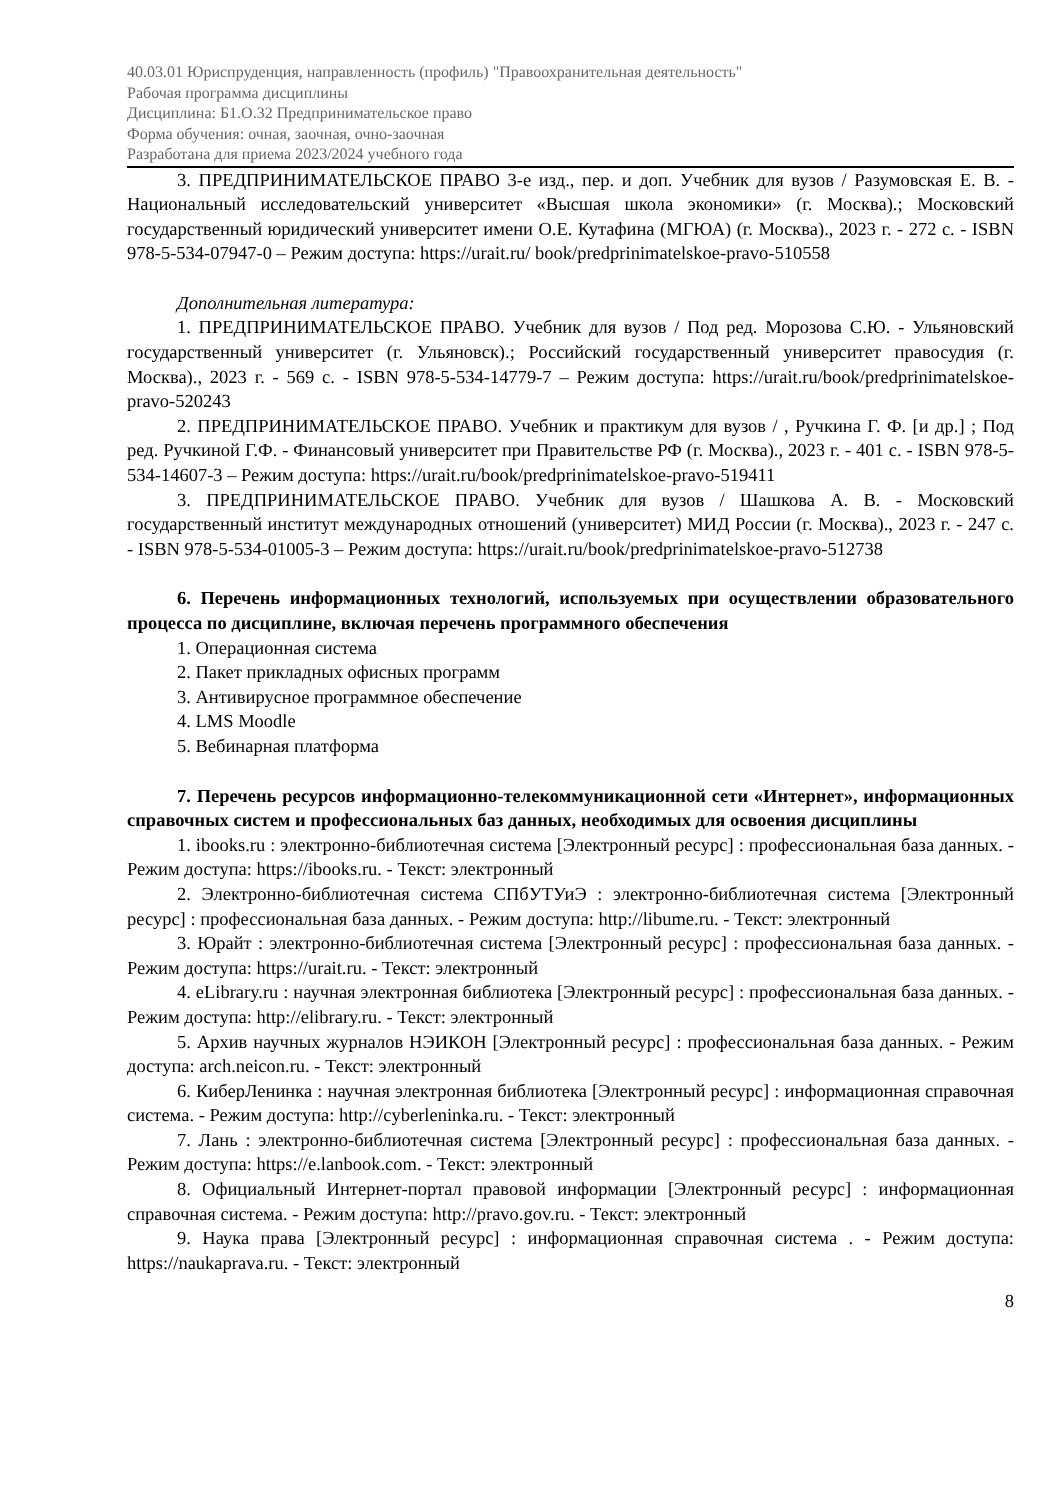40.03.01 Юриспруденция, направленность (профиль) "Правоохранительная деятельность"
Рабочая программа дисциплины
Дисциплина: Б1.О.32 Предпринимательское право
Форма обучения: очная, заочная, очно-заочная
Разработана для приема 2023/2024 учебного года
3. ПРЕДПРИНИМАТЕЛЬСКОЕ ПРАВО 3-е изд., пер. и доп. Учебник для вузов / Разумовская Е. В. - Национальный исследовательский университет «Высшая школа экономики» (г. Москва).; Московский государственный юридический университет имени О.Е. Кутафина (МГЮА) (г. Москва)., 2023 г. - 272 с. - ISBN 978-5-534-07947-0 – Режим доступа: https://urait.ru/ book/predprinimatelskoe-pravo-510558
Дополнительная литература:
1. ПРЕДПРИНИМАТЕЛЬСКОЕ ПРАВО. Учебник для вузов / Под ред. Морозова С.Ю. - Ульяновский государственный университет (г. Ульяновск).; Российский государственный университет правосудия (г. Москва)., 2023 г. - 569 с. - ISBN 978-5-534-14779-7 – Режим доступа: https://urait.ru/book/predprinimatelskoe-pravo-520243
2. ПРЕДПРИНИМАТЕЛЬСКОЕ ПРАВО. Учебник и практикум для вузов / , Ручкина Г. Ф. [и др.] ; Под ред. Ручкиной Г.Ф. - Финансовый университет при Правительстве РФ (г. Москва)., 2023 г. - 401 с. - ISBN 978-5-534-14607-3 – Режим доступа: https://urait.ru/book/predprinimatelskoe-pravo-519411
3. ПРЕДПРИНИМАТЕЛЬСКОЕ ПРАВО. Учебник для вузов / Шашкова А. В. - Московский государственный институт международных отношений (университет) МИД России (г. Москва)., 2023 г. - 247 с. - ISBN 978-5-534-01005-3 – Режим доступа: https://urait.ru/book/predprinimatelskoe-pravo-512738
6. Перечень информационных технологий, используемых при осуществлении образовательного процесса по дисциплине, включая перечень программного обеспечения
1. Операционная система
2. Пакет прикладных офисных программ
3. Антивирусное программное обеспечение
4. LMS Moodle
5. Вебинарная платформа
7. Перечень ресурсов информационно-телекоммуникационной сети «Интернет», информационных справочных систем и профессиональных баз данных, необходимых для освоения дисциплины
1. ibooks.ru : электронно-библиотечная система [Электронный ресурс] : профессиональная база данных. - Режим доступа: https://ibooks.ru. - Текст: электронный
2. Электронно-библиотечная система СПбУТУиЭ : электронно-библиотечная система [Электронный ресурс] : профессиональная база данных. - Режим доступа: http://libume.ru. - Текст: электронный
3. Юрайт : электронно-библиотечная система [Электронный ресурс] : профессиональная база данных. - Режим доступа: https://urait.ru. - Текст: электронный
4. eLibrary.ru : научная электронная библиотека [Электронный ресурс] : профессиональная база данных. - Режим доступа: http://elibrary.ru. - Текст: электронный
5. Архив научных журналов НЭИКОН [Электронный ресурс] : профессиональная база данных. - Режим доступа: arch.neicon.ru. - Текст: электронный
6. КиберЛенинка : научная электронная библиотека [Электронный ресурс] : информационная справочная система. - Режим доступа: http://cyberleninka.ru. - Текст: электронный
7. Лань : электронно-библиотечная система [Электронный ресурс] : профессиональная база данных. - Режим доступа: https://e.lanbook.com. - Текст: электронный
8. Официальный Интернет-портал правовой информации [Электронный ресурс] : информационная справочная система. - Режим доступа: http://pravo.gov.ru. - Текст: электронный
9. Наука права [Электронный ресурс] : информационная справочная система . - Режим доступа: https://naukaprava.ru. - Текст: электронный
8